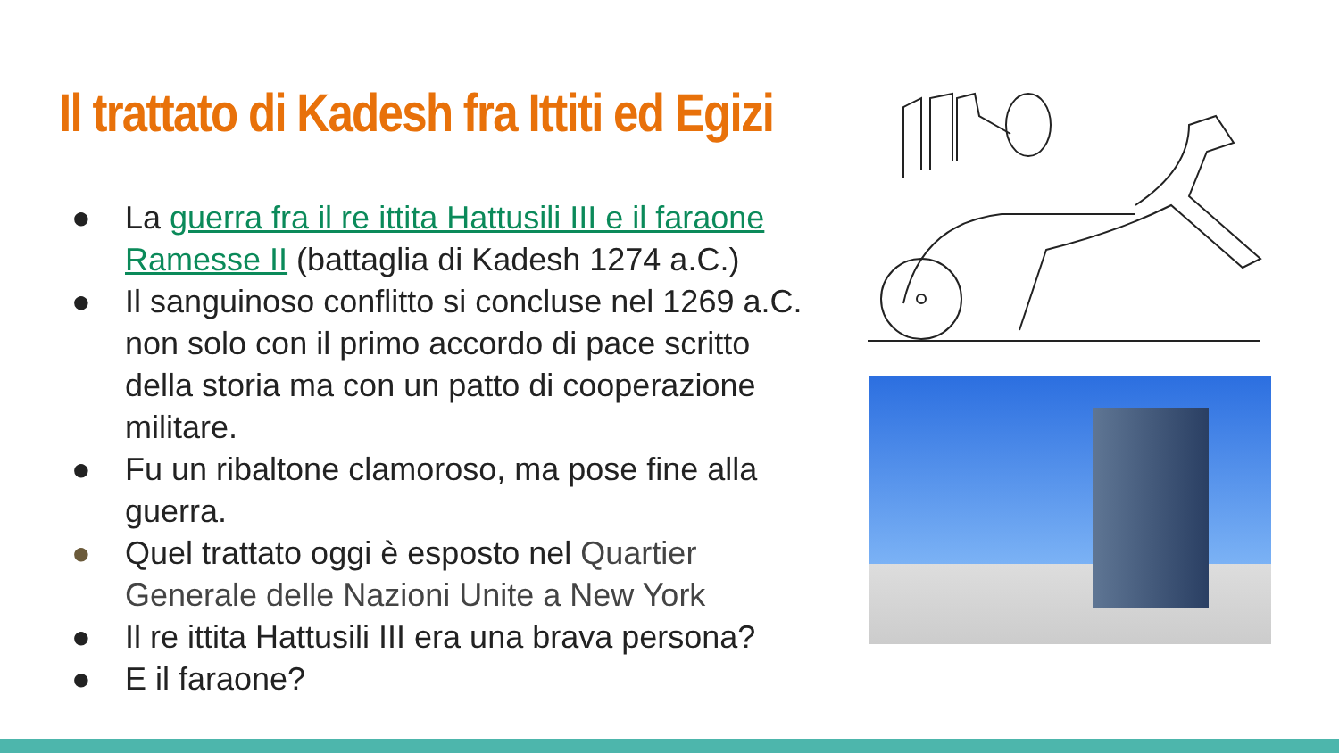Il trattato di Kadesh fra Ittiti ed Egizi
● La guerra fra il re ittita Hattusili III e il faraone Ramesse II (battaglia di Kadesh 1274 a.C.)
● Il sanguinoso conflitto si concluse nel 1269 a.C. non solo con il primo accordo di pace scritto della storia ma con un patto di cooperazione militare.
● Fu un ribaltone clamoroso, ma pose fine alla guerra.
● Quel trattato oggi è esposto nel Quartier Generale delle Nazioni Unite a New York
● Il re ittita Hattusili III era una brava persona?
● E il faraone?